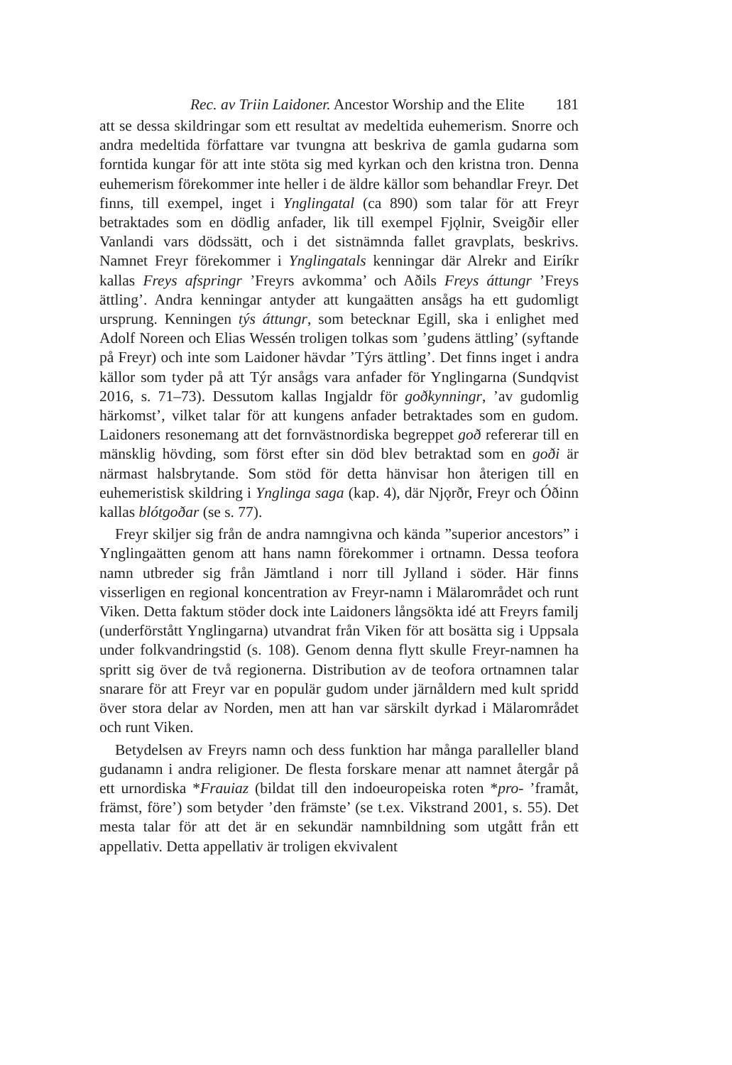Rec. av Triin Laidoner. Ancestor Worship and the Elite 181
att se dessa skildringar som ett resultat av medeltida euhemerism. Snorre och andra medeltida författare var tvungna att beskriva de gamla gudarna som forntida kungar för att inte stöta sig med kyrkan och den kristna tron. Denna euhemerism förekommer inte heller i de äldre källor som behandlar Freyr. Det finns, till exempel, inget i Ynglingatal (ca 890) som talar för att Freyr betraktades som en dödlig anfader, lik till exempel Fjǫlnir, Sveigðir eller Vanlandi vars dödssätt, och i det sistnämnda fallet gravplats, beskrivs. Namnet Freyr förekommer i Ynglingatals kenningar där Alrekr and Eiríkr kallas Freys afspringr ’Freyrs avkomma’ och Aðils Freys áttungr ’Freys ättling’. Andra kenningar antyder att kungaätten ansågs ha ett gudomligt ursprung. Kenningen týs áttungr, som betecknar Egill, ska i enlighet med Adolf Noreen och Elias Wessén troligen tolkas som ’gudens ättling’ (syftande på Freyr) och inte som Laidoner hävdar ’Týrs ättling’. Det finns inget i andra källor som tyder på att Týr ansågs vara anfader för Ynglingarna (Sundqvist 2016, s. 71–73). Dessutom kallas Ingjaldr för goðkynningr, ’av gudomlig härkomst’, vilket talar för att kungens anfader betraktades som en gudom. Laidoners resonemang att det fornvästnordiska begreppet goð refererar till en mänsklig hövding, som först efter sin död blev betraktad som en goði är närmast halsbrytande. Som stöd för detta hänvisar hon återigen till en euhemeristisk skildring i Ynglinga saga (kap. 4), där Njǫrðr, Freyr och Óðinn kallas blótgoðar (se s. 77).
Freyr skiljer sig från de andra namngivna och kända ”superior ancestors” i Ynglingaätten genom att hans namn förekommer i ortnamn. Dessa teofora namn utbreder sig från Jämtland i norr till Jylland i söder. Här finns visserligen en regional koncentration av Freyr-namn i Mälarområdet och runt Viken. Detta faktum stöder dock inte Laidoners långsökta idé att Freyrs familj (underförstått Ynglingarna) utvandrat från Viken för att bosätta sig i Uppsala under folkvandringstid (s. 108). Genom denna flytt skulle Freyr-namnen ha spritt sig över de två regionerna. Distribution av de teofora ortnamnen talar snarare för att Freyr var en populär gudom under järnåldern med kult spridd över stora delar av Norden, men att han var särskilt dyrkad i Mälarområdet och runt Viken.
Betydelsen av Freyrs namn och dess funktion har många paralleller bland gudanamn i andra religioner. De flesta forskare menar att namnet återgår på ett urnordiska *Frauiaz (bildat till den indoeuropeiska roten *pro- ’framåt, främst, före’) som betyder ’den främste’ (se t.ex. Vikstrand 2001, s. 55). Det mesta talar för att det är en sekundär namnbildning som utgått från ett appellativ. Detta appellativ är troligen ekvivalent